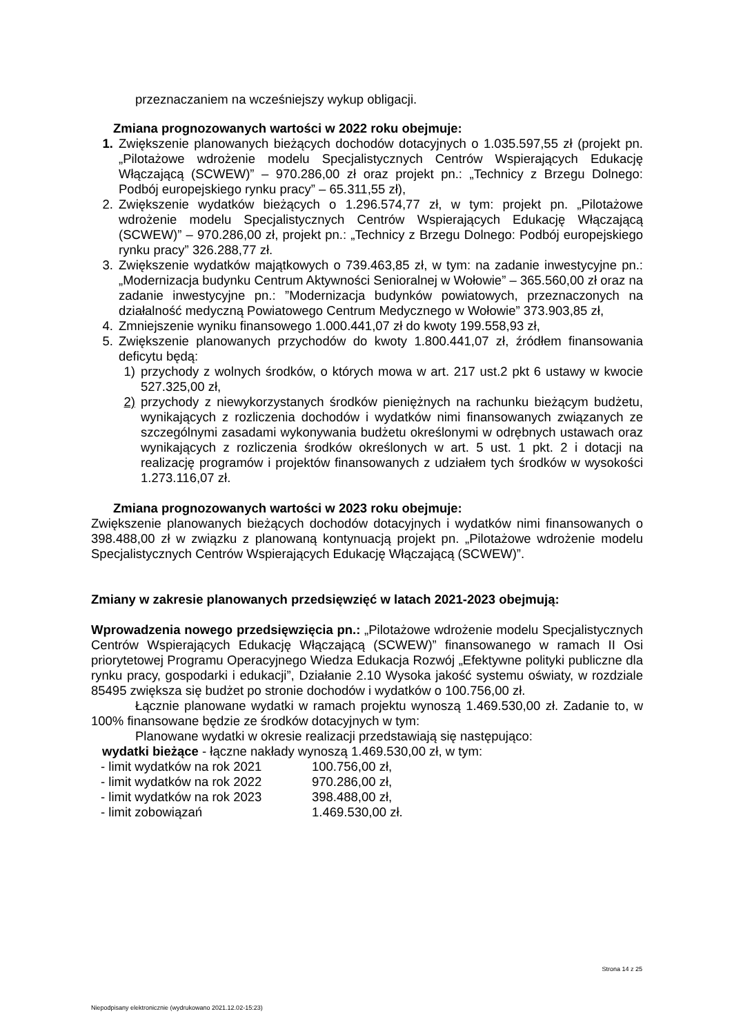przeznaczaniem na wcześniejszy wykup obligacji.
Zmiana prognozowanych wartości w 2022 roku obejmuje:
1. Zwiększenie planowanych bieżących dochodów dotacyjnych o 1.035.597,55 zł (projekt pn. „Pilotażowe wdrożenie modelu Specjalistycznych Centrów Wspierających Edukację Włączającą (SCWEW)” – 970.286,00 zł oraz projekt pn.: „Technicy z Brzegu Dolnego: Podbój europejskiego rynku pracy” – 65.311,55 zł),
2. Zwiększenie wydatków bieżących o 1.296.574,77 zł, w tym: projekt pn. „Pilotażowe wdrożenie modelu Specjalistycznych Centrów Wspierających Edukację Włączającą (SCWEW)” – 970.286,00 zł, projekt pn.: „Technicy z Brzegu Dolnego: Podbój europejskiego rynku pracy” 326.288,77 zł.
3. Zwiększenie wydatków majątkowych o 739.463,85 zł, w tym: na zadanie inwestycyjne pn.: „Modernizacja budynku Centrum Aktywności Senioralnej w Wołowie” – 365.560,00 zł oraz na zadanie inwestycyjne pn.: ”Modernizacja budynków powiatowych, przeznaczonych na działalność medyczną Powiatowego Centrum Medycznego w Wołowie” 373.903,85 zł,
4. Zmniejszenie wyniku finansowego 1.000.441,07 zł do kwoty 199.558,93 zł,
5. Zwiększenie planowanych przychodów do kwoty 1.800.441,07 zł, źródłem finansowania deficytu będą:
1) przychody z wolnych środków, o których mowa w art. 217 ust.2 pkt 6 ustawy w kwocie 527.325,00 zł,
2) przychody z niewykorzystanych środków pieniężnych na rachunku bieżącym budżetu, wynikających z rozliczenia dochodów i wydatków nimi finansowanych związanych ze szczególnymi zasadami wykonywania budżetu określonymi w odrębnych ustawach oraz wynikających z rozliczenia środków określonych w art. 5 ust. 1 pkt. 2 i dotacji na realizację programów i projektów finansowanych z udziałem tych środków w wysokości 1.273.116,07 zł.
Zmiana prognozowanych wartości w 2023 roku obejmuje:
Zwiększenie planowanych bieżących dochodów dotacyjnych i wydatków nimi finansowanych o 398.488,00 zł w związku z planowaną kontynuacją projekt pn. „Pilotażowe wdrożenie modelu Specjalistycznych Centrów Wspierających Edukację Włączającą (SCWEW)”.
Zmiany w zakresie planowanych przedsięwzięć w latach 2021-2023 obejmują:
Wprowadzenia nowego przedsięwzięcia pn.: „Pilotażowe wdrożenie modelu Specjalistycznych Centrów Wspierających Edukację Włączającą (SCWEW)” finansowanego w ramach II Osi priorytetowej Programu Operacyjnego Wiedza Edukacja Rozwój „Efektywne polityki publiczne dla rynku pracy, gospodarki i edukacji”, Działanie 2.10 Wysoka jakość systemu oświaty, w rozdziale 85495 zwiększa się budżet po stronie dochodów i wydatków o 100.756,00 zł.
Łącznie planowane wydatki w ramach projektu wynoszą 1.469.530,00 zł. Zadanie to, w 100% finansowane będzie ze środków dotacyjnych w tym:
Planowane wydatki w okresie realizacji przedstawiają się następująco:
wydatki bieżące - łączne nakłady wynoszą 1.469.530,00 zł, w tym:
| - limit wydatków na rok 2021 | 100.756,00 zł, |
| - limit wydatków na rok 2022 | 970.286,00 zł, |
| - limit wydatków na rok 2023 | 398.488,00 zł, |
| - limit zobowiązań | 1.469.530,00 zł. |
Strona 14 z 25
Niepodpisany elektronicznie (wydrukowano 2021.12.02-15:23)